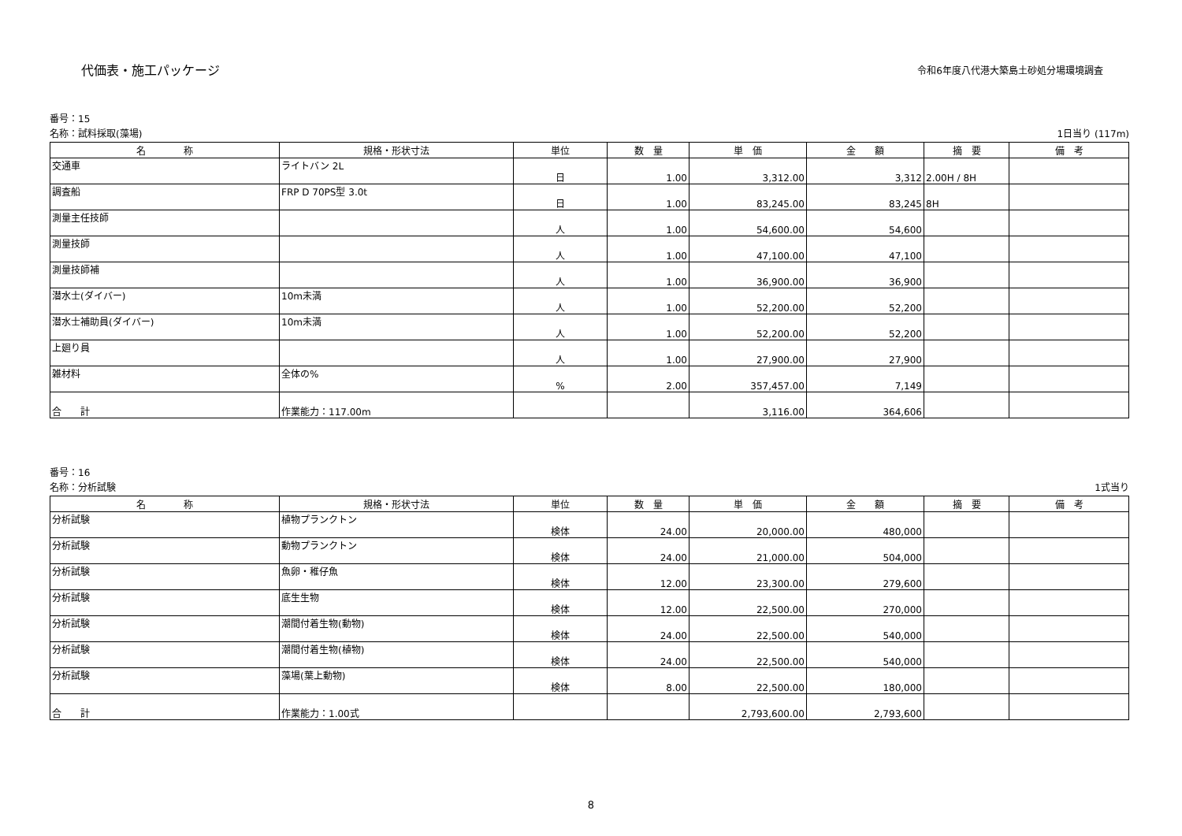代価表・施工パッケージ
令和6年度八代港大築島土砂処分場環境調査
番号：15
名称：試料採取(藻場) 1日当り (117m)
| 名 称 | 規格・形状寸法 | 単位 | 数 量 | 単 価 | 金 額 | 摘 要 | 備 考 |
| --- | --- | --- | --- | --- | --- | --- | --- |
| 交通車 | ライトバン 2L | 日 | 1.00 | 3,312.00 | 3,312 | 2.00H / 8H | |
| 調査船 | FRP D 70PS型 3.0t | 日 | 1.00 | 83,245.00 | 83,245 | 8H | |
| 測量主任技師 | | 人 | 1.00 | 54,600.00 | 54,600 | | |
| 測量技師 | | 人 | 1.00 | 47,100.00 | 47,100 | | |
| 測量技師補 | | 人 | 1.00 | 36,900.00 | 36,900 | | |
| 潜水士(ダイバー) | 10m未満 | 人 | 1.00 | 52,200.00 | 52,200 | | |
| 潜水士補助員(ダイバー) | 10m未満 | 人 | 1.00 | 52,200.00 | 52,200 | | |
| 上廻り員 | | 人 | 1.00 | 27,900.00 | 27,900 | | |
| 雑材料 | 全体の% | % | 2.00 | 357,457.00 | 7,149 | | |
| 合 計 | 作業能力：117.00m | | | 3,116.00 | 364,606 | | |
番号：16
名称：分析試験 1式当り
| 名 称 | 規格・形状寸法 | 単位 | 数 量 | 単 価 | 金 額 | 摘 要 | 備 考 |
| --- | --- | --- | --- | --- | --- | --- | --- |
| 分析試験 | 植物プランクトン | 検体 | 24.00 | 20,000.00 | 480,000 | | |
| 分析試験 | 動物プランクトン | 検体 | 24.00 | 21,000.00 | 504,000 | | |
| 分析試験 | 魚卵・稚仔魚 | 検体 | 12.00 | 23,300.00 | 279,600 | | |
| 分析試験 | 底生生物 | 検体 | 12.00 | 22,500.00 | 270,000 | | |
| 分析試験 | 潮間付着生物(動物) | 検体 | 24.00 | 22,500.00 | 540,000 | | |
| 分析試験 | 潮間付着生物(植物) | 検体 | 24.00 | 22,500.00 | 540,000 | | |
| 分析試験 | 藻場(葉上動物) | 検体 | 8.00 | 22,500.00 | 180,000 | | |
| 合 計 | 作業能力：1.00式 | | | 2,793,600.00 | 2,793,600 | | |
8